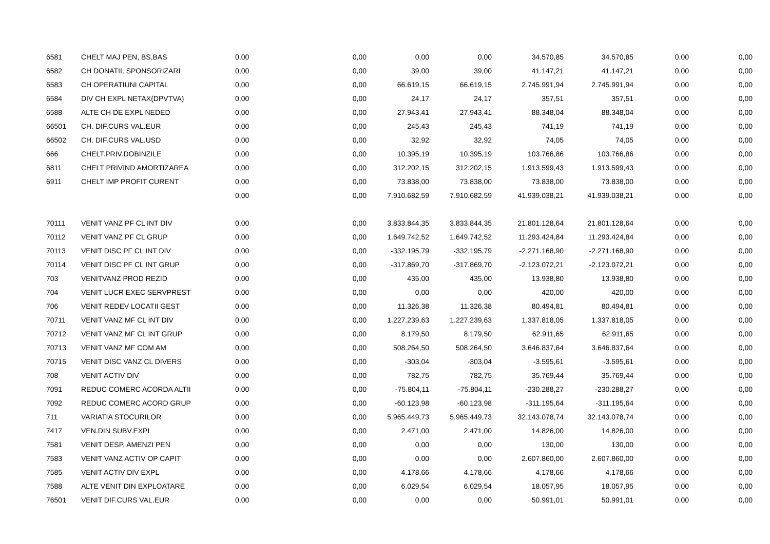| 6581 | CHELT MAJ PEN, BS,BAS | 0,00 | 0,00 | 0,00 | 0,00 | 34.570,85 | 34.570,85 | 0,00 | 0,00 |
| 6582 | CH DONATII, SPONSORIZARI | 0,00 | 0,00 | 39,00 | 39,00 | 41.147,21 | 41.147,21 | 0,00 | 0,00 |
| 6583 | CH OPERATIUNI CAPITAL | 0,00 | 0,00 | 66.619,15 | 66.619,15 | 2.745.991,94 | 2.745.991,94 | 0,00 | 0,00 |
| 6584 | DIV CH EXPL NETAX(DPVTVA) | 0,00 | 0,00 | 24,17 | 24,17 | 357,51 | 357,51 | 0,00 | 0,00 |
| 6588 | ALTE CH DE EXPL NEDED | 0,00 | 0,00 | 27.943,41 | 27.943,41 | 88.348,04 | 88.348,04 | 0,00 | 0,00 |
| 66501 | CH. DIF.CURS VAL.EUR | 0,00 | 0,00 | 245,43 | 245,43 | 741,19 | 741,19 | 0,00 | 0,00 |
| 66502 | CH. DIF.CURS VAL.USD | 0,00 | 0,00 | 32,92 | 32,92 | 74,05 | 74,05 | 0,00 | 0,00 |
| 666 | CHELT.PRIV.DOBINZILE | 0,00 | 0,00 | 10.395,19 | 10.395,19 | 103.766,86 | 103.766,86 | 0,00 | 0,00 |
| 6811 | CHELT PRIVIND AMORTIZAREA | 0,00 | 0,00 | 312.202,15 | 312.202,15 | 1.913.599,43 | 1.913.599,43 | 0,00 | 0,00 |
| 6911 | CHELT IMP PROFIT CURENT | 0,00 | 0,00 | 73.838,00 | 73.838,00 | 73.838,00 | 73.838,00 | 0,00 | 0,00 |
| | | 0,00 | 0,00 | 7.910.682,59 | 7.910.682,59 | 41.939.038,21 | 41.939.038,21 | 0,00 | 0,00 |
| 70111 | VENIT VANZ PF CL INT DIV | 0,00 | 0,00 | 3.833.844,35 | 3.833.844,35 | 21.801.128,64 | 21.801.128,64 | 0,00 | 0,00 |
| 70112 | VENIT VANZ PF CL GRUP | 0,00 | 0,00 | 1.649.742,52 | 1.649.742,52 | 11.293.424,84 | 11.293.424,84 | 0,00 | 0,00 |
| 70113 | VENIT DISC PF CL INT DIV | 0,00 | 0,00 | -332.195,79 | -332.195,79 | -2.271.168,90 | -2.271.168,90 | 0,00 | 0,00 |
| 70114 | VENIT DISC PF CL INT GRUP | 0,00 | 0,00 | -317.869,70 | -317.869,70 | -2.123.072,21 | -2.123.072,21 | 0,00 | 0,00 |
| 703 | VENITVANZ PROD REZID | 0,00 | 0,00 | 435,00 | 435,00 | 13.938,80 | 13.938,80 | 0,00 | 0,00 |
| 704 | VENIT LUCR EXEC SERVPREST | 0,00 | 0,00 | 0,00 | 0,00 | 420,00 | 420,00 | 0,00 | 0,00 |
| 706 | VENIT REDEV LOCATII GEST | 0,00 | 0,00 | 11.326,38 | 11.326,38 | 80.494,81 | 80.494,81 | 0,00 | 0,00 |
| 70711 | VENIT VANZ MF CL INT DIV | 0,00 | 0,00 | 1.227.239,63 | 1.227.239,63 | 1.337.818,05 | 1.337.818,05 | 0,00 | 0,00 |
| 70712 | VENIT VANZ MF CL INT GRUP | 0,00 | 0,00 | 8.179,50 | 8.179,50 | 62.911,65 | 62.911,65 | 0,00 | 0,00 |
| 70713 | VENIT VANZ MF COM AM | 0,00 | 0,00 | 508.264,50 | 508.264,50 | 3.646.837,64 | 3.646.837,64 | 0,00 | 0,00 |
| 70715 | VENIT DISC VANZ CL DIVERS | 0,00 | 0,00 | -303,04 | -303,04 | -3.595,61 | -3.595,61 | 0,00 | 0,00 |
| 708 | VENIT ACTIV DIV | 0,00 | 0,00 | 782,75 | 782,75 | 35.769,44 | 35.769,44 | 0,00 | 0,00 |
| 7091 | REDUC COMERC ACORDA ALTII | 0,00 | 0,00 | -75.804,11 | -75.804,11 | -230.288,27 | -230.288,27 | 0,00 | 0,00 |
| 7092 | REDUC COMERC ACORD GRUP | 0,00 | 0,00 | -60.123,98 | -60.123,98 | -311.195,64 | -311.195,64 | 0,00 | 0,00 |
| 711 | VARIATIA STOCURILOR | 0,00 | 0,00 | 5.965.449,73 | 5.965.449,73 | 32.143.078,74 | 32.143.078,74 | 0,00 | 0,00 |
| 7417 | VEN.DIN SUBV.EXPL | 0,00 | 0,00 | 2.471,00 | 2.471,00 | 14.826,00 | 14.826,00 | 0,00 | 0,00 |
| 7581 | VENIT DESP, AMENZI PEN | 0,00 | 0,00 | 0,00 | 0,00 | 130,00 | 130,00 | 0,00 | 0,00 |
| 7583 | VENIT VANZ ACTIV OP CAPIT | 0,00 | 0,00 | 0,00 | 0,00 | 2.607.860,00 | 2.607.860,00 | 0,00 | 0,00 |
| 7585 | VENIT ACTIV DIV EXPL | 0,00 | 0,00 | 4.178,66 | 4.178,66 | 4.178,66 | 4.178,66 | 0,00 | 0,00 |
| 7588 | ALTE VENIT DIN EXPLOATARE | 0,00 | 0,00 | 6.029,54 | 6.029,54 | 18.057,95 | 18.057,95 | 0,00 | 0,00 |
| 76501 | VENIT DIF.CURS VAL.EUR | 0,00 | 0,00 | 0,00 | 0,00 | 50.991,01 | 50.991,01 | 0,00 | 0,00 |